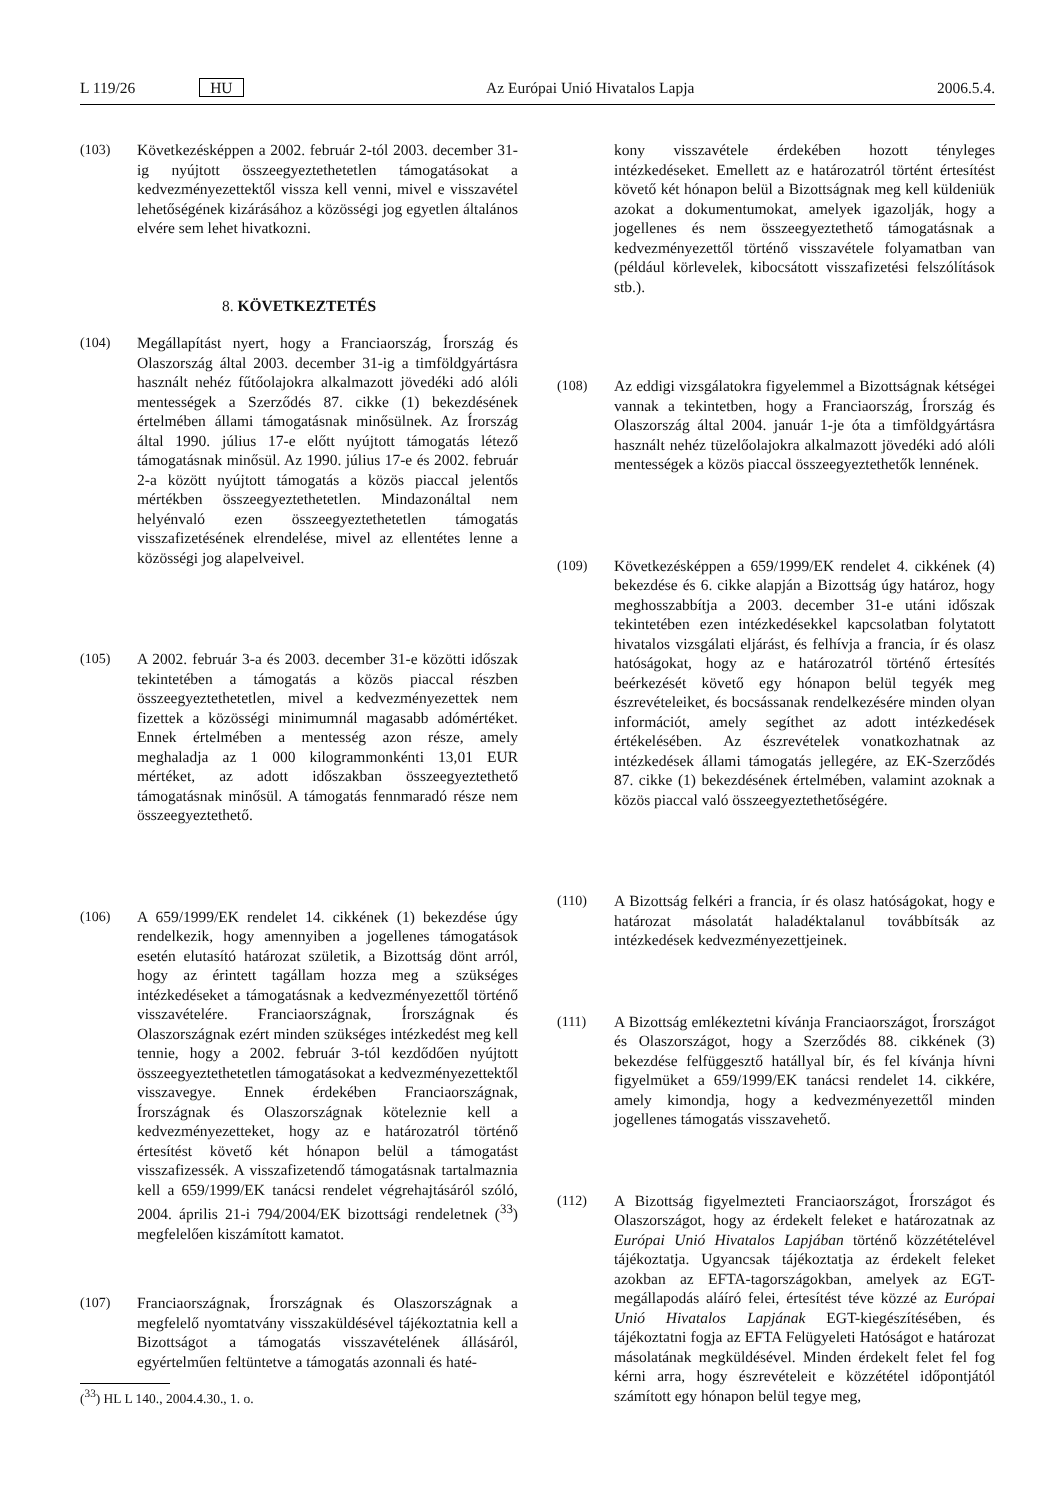L 119/26 HU Az Európai Unió Hivatalos Lapja 2006.5.4.
(103) Következésképpen a 2002. február 2-tól 2003. december 31-ig nyújtott összeegyeztethetetlen támogatásokat a kedvezményezettektől vissza kell venni, mivel e visszavétel lehetőségének kizárásához a közösségi jog egyetlen általános elvére sem lehet hivatkozni.
8. KÖVETKEZTETÉS
(104) Megállapítást nyert, hogy a Franciaország, Írország és Olaszország által 2003. december 31-ig a timföldgyártásra használt nehéz fűtőolajokra alkalmazott jövedéki adó alóli mentességek a Szerződés 87. cikke (1) bekezdésének értelmében állami támogatásnak minősülnek. Az Írország által 1990. július 17-e előtt nyújtott támogatás létező támogatásnak minősül. Az 1990. július 17-e és 2002. február 2-a között nyújtott támogatás a közös piaccal jelentős mértékben összeegyeztethetetlen. Mindazonáltal nem helyénvaló ezen összeegyeztethetetlen támogatás visszafizetésének elrendelése, mivel az ellentétes lenne a közösségi jog alapelveivel.
(105) A 2002. február 3-a és 2003. december 31-e közötti időszak tekintetében a támogatás a közös piaccal részben összeegyeztethetetlen, mivel a kedvezményezettek nem fizettek a közösségi minimumnál magasabb adómértéket. Ennek értelmében a mentesség azon része, amely meghaladja az 1 000 kilogrammonkénti 13,01 EUR mértéket, az adott időszakban összeegyeztethető támogatásnak minősül. A támogatás fennmaradó része nem összeegyeztethető.
(106) A 659/1999/EK rendelet 14. cikkének (1) bekezdése úgy rendelkezik, hogy amennyiben a jogellenes támogatások esetén elutasító határozat születik, a Bizottság dönt arról, hogy az érintett tagállam hozza meg a szükséges intézkedéseket a támogatásnak a kedvezményezettől történő visszavételére. Franciaországnak, Írországnak és Olaszországnak ezért minden szükséges intézkedést meg kell tennie, hogy a 2002. február 3-tól kezdődően nyújtott összeegyeztethetetlen támogatásokat a kedvezményezettektől visszavegye. Ennek érdekében Franciaországnak, Írországnak és Olaszországnak köteleznie kell a kedvezményezetteket, hogy az e határozatról történő értesítést követő két hónapon belül a támogatást visszafizessék. A visszafizetendő támogatásnak tartalmaznia kell a 659/1999/EK tanácsi rendelet végrehajtásáról szóló, 2004. április 21-i 794/2004/EK bizottsági rendeletnek (<sup>33</sup>) megfelelően kiszámított kamatot.
(107) Franciaországnak, Írországnak és Olaszországnak a megfelelő nyomtatvány visszaküldésével tájékoztatnia kell a Bizottságot a támogatás visszavételének állásáról, egyértelműen feltüntetve a támogatás azonnali és haté-
(<sup>33</sup>) HL L 140., 2004.4.30., 1. o.
kony visszavétele érdekében hozott tényleges intézkedéseket. Emellett az e határozatról történt értesítést követő két hónapon belül a Bizottságnak meg kell küldeniük azokat a dokumentumokat, amelyek igazolják, hogy a jogellenes és nem összeegyeztethető támogatásnak a kedvezményezettől történő visszavétele folyamatban van (például körlevelek, kibocsátott visszafizetési felszólítások stb.).
(108) Az eddigi vizsgálatokra figyelemmel a Bizottságnak kétségei vannak a tekintetben, hogy a Franciaország, Írország és Olaszország által 2004. január 1-je óta a timföldgyártásra használt nehéz tüzelőolajokra alkalmazott jövedéki adó alóli mentességek a közös piaccal összeegyeztethetők lennének.
(109) Következésképpen a 659/1999/EK rendelet 4. cikkének (4) bekezdése és 6. cikke alapján a Bizottság úgy határoz, hogy meghosszabbítja a 2003. december 31-e utáni időszak tekintetében ezen intézkedésekkel kapcsolatban folytatott hivatalos vizsgálati eljárást, és felhívja a francia, ír és olasz hatóságokat, hogy az e határozatról történő értesítés beérkezését követő egy hónapon belül tegyék meg észrevételeiket, és bocsássanak rendelkezésére minden olyan információt, amely segíthet az adott intézkedések értékelésében. Az észrevételek vonatkozhatnak az intézkedések állami támogatás jellegére, az EK-Szerződés 87. cikke (1) bekezdésének értelmében, valamint azoknak a közös piaccal való összeegyeztethetőségére.
(110) A Bizottság felkéri a francia, ír és olasz hatóságokat, hogy e határozat másolatát haladéktalanul továbbítsák az intézkedések kedvezményezettjeinek.
(111) A Bizottság emlékeztetni kívánja Franciaországot, Írországot és Olaszországot, hogy a Szerződés 88. cikkének (3) bekezdése felfüggesztő hatállyal bír, és fel kívánja hívni figyelmüket a 659/1999/EK tanácsi rendelet 14. cikkére, amely kimondja, hogy a kedvezményezettől minden jogellenes támogatás visszavehető.
(112) A Bizottság figyelmezteti Franciaországot, Írországot és Olaszországot, hogy az érdekelt feleket e határozatnak az Európai Unió Hivatalos Lapjában történő közzétételével tájékoztatja. Ugyancsak tájékoztatja az érdekelt feleket azokban az EFTA-tagországokban, amelyek az EGT-megállapodás aláíró felei, értesítést téve közzé az Európai Unió Hivatalos Lapjának EGT-kiegészítésében, és tájékoztatni fogja az EFTA Felügyeleti Hatóságot e határozat másolatának megküldésével. Minden érdekelt felet fel fog kérni arra, hogy észrevételeit e közzététel időpontjától számított egy hónapon belül tegye meg,